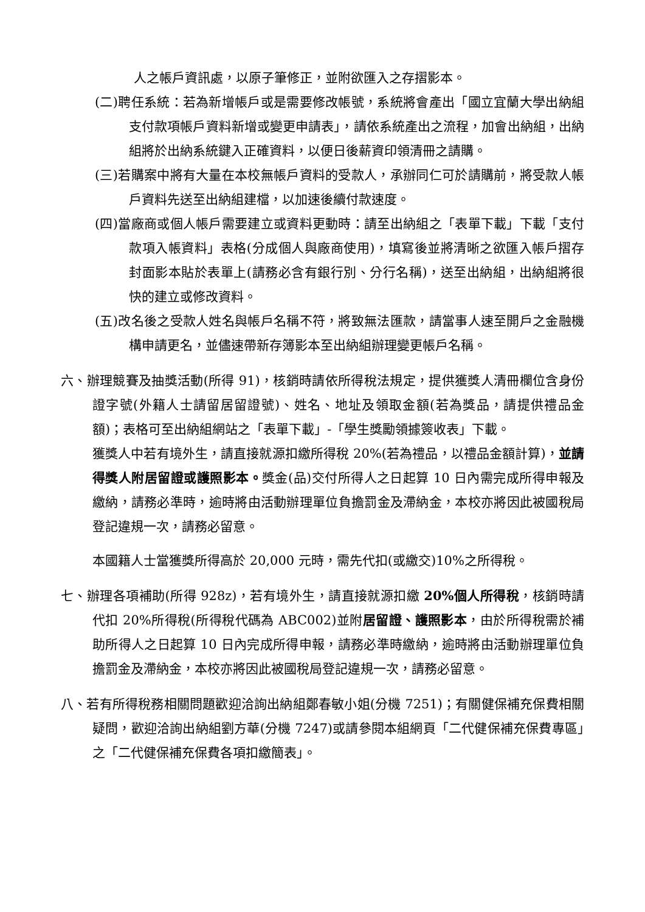人之帳戶資訊處，以原子筆修正，並附欲匯入之存摺影本。
(二)聘任系統：若為新增帳戶或是需要修改帳號，系統將會產出「國立宜蘭大學出納組支付款項帳戶資料新增或變更申請表」，請依系統產出之流程，加會出納組，出納組將於出納系統鍵入正確資料，以便日後薪資印領清冊之請購。
(三)若購案中將有大量在本校無帳戶資料的受款人，承辦同仁可於請購前，將受款人帳戶資料先送至出納組建檔，以加速後續付款速度。
(四)當廠商或個人帳戶需要建立或資料更動時：請至出納組之「表單下載」下載「支付款項入帳資料」表格(分成個人與廠商使用)，填寫後並將清晰之欲匯入帳戶摺存封面影本貼於表單上(請務必含有銀行別、分行名稱)，送至出納組，出納組將很快的建立或修改資料。
(五)改名後之受款人姓名與帳戶名稱不符，將致無法匯款，請當事人速至開戶之金融機構申請更名，並儘速帶新存簿影本至出納組辦理變更帳戶名稱。
六、辦理競賽及抽獎活動(所得 91)，核銷時請依所得稅法規定，提供獲獎人清冊欄位含身份證字號(外籍人士請留居留證號)、姓名、地址及領取金額(若為獎品，請提供禮品金額)；表格可至出納組網站之「表單下載」-「學生獎勵領據簽收表」下載。
獲獎人中若有境外生，請直接就源扣繳所得稅 20%(若為禮品，以禮品金額計算)，並請得獎人附居留證或護照影本。獎金(品)交付所得人之日起算 10 日內需完成所得申報及繳納，請務必準時，逾時將由活動辦理單位負擔罰金及滯納金，本校亦將因此被國稅局登記違規一次，請務必留意。
本國籍人士當獲獎所得高於 20,000 元時，需先代扣(或繳交)10%之所得稅。
七、辦理各項補助(所得 928z)，若有境外生，請直接就源扣繳 20%個人所得稅，核銷時請代扣 20%所得稅(所得稅代碼為 ABC002)並附居留證、護照影本，由於所得稅需於補助所得人之日起算 10 日內完成所得申報，請務必準時繳納，逾時將由活動辦理單位負擔罰金及滯納金，本校亦將因此被國稅局登記違規一次，請務必留意。
八、若有所得稅務相關問題歡迎洽詢出納組鄭春敏小姐(分機 7251)；有關健保補充保費相關疑問，歡迎洽詢出納組劉方華(分機 7247)或請參閱本組網頁「二代健保補充保費專區」之「二代健保補充保費各項扣繳簡表」。